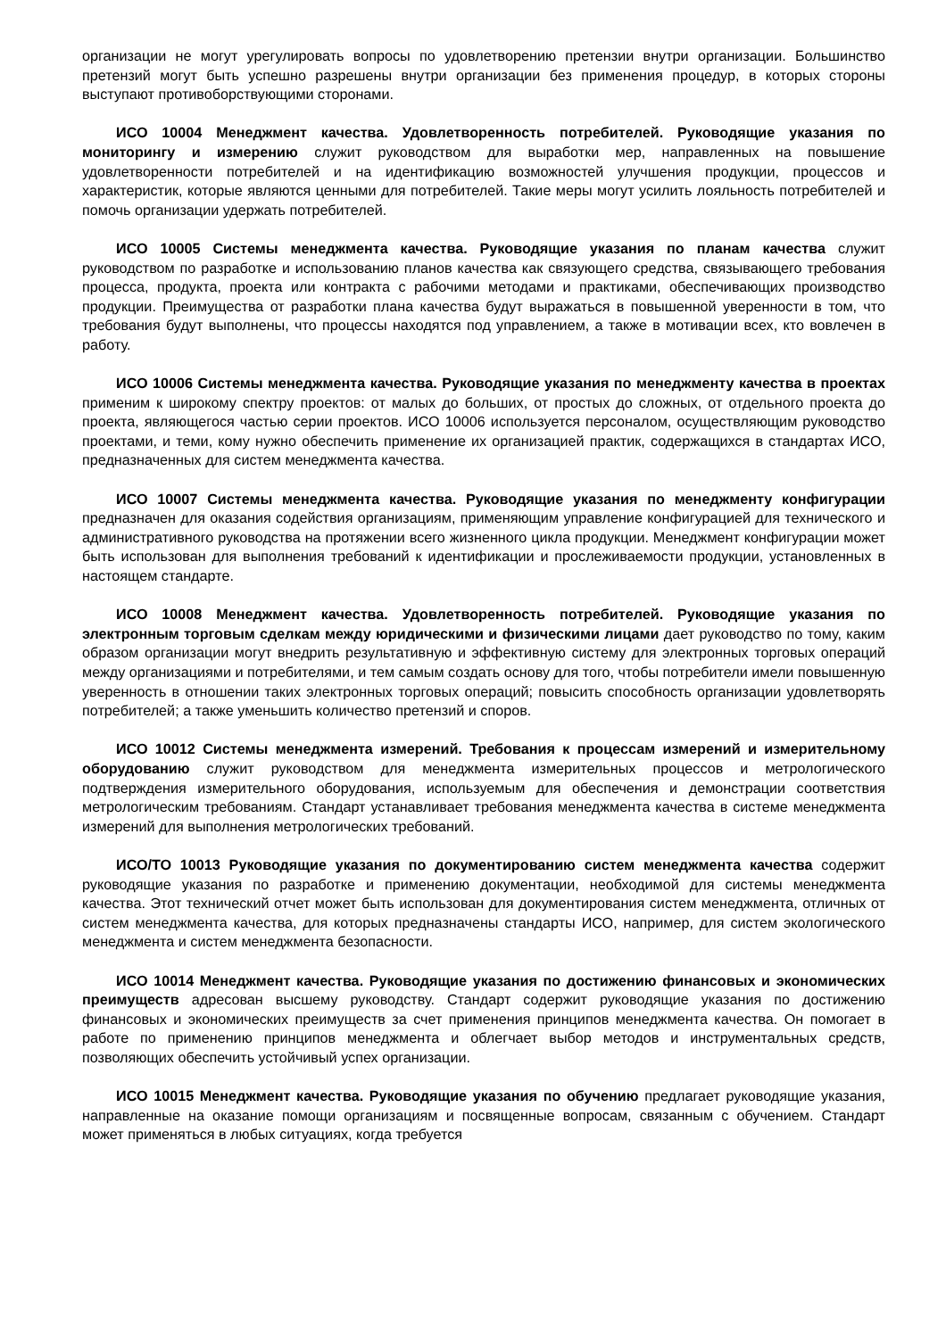организации не могут урегулировать вопросы по удовлетворению претензии внутри организации. Большинство претензий могут быть успешно разрешены внутри организации без применения процедур, в которых стороны выступают противоборствующими сторонами.
ИСО 10004 Менеджмент качества. Удовлетворенность потребителей. Руководящие указания по мониторингу и измерению служит руководством для выработки мер, направленных на повышение удовлетворенности потребителей и на идентификацию возможностей улучшения продукции, процессов и характеристик, которые являются ценными для потребителей. Такие меры могут усилить лояльность потребителей и помочь организации удержать потребителей.
ИСО 10005 Системы менеджмента качества. Руководящие указания по планам качества служит руководством по разработке и использованию планов качества как связующего средства, связывающего требования процесса, продукта, проекта или контракта с рабочими методами и практиками, обеспечивающих производство продукции. Преимущества от разработки плана качества будут выражаться в повышенной уверенности в том, что требования будут выполнены, что процессы находятся под управлением, а также в мотивации всех, кто вовлечен в работу.
ИСО 10006 Системы менеджмента качества. Руководящие указания по менеджменту качества в проектах применим к широкому спектру проектов: от малых до больших, от простых до сложных, от отдельного проекта до проекта, являющегося частью серии проектов. ИСО 10006 используется персоналом, осуществляющим руководство проектами, и теми, кому нужно обеспечить применение их организацией практик, содержащихся в стандартах ИСО, предназначенных для систем менеджмента качества.
ИСО 10007 Системы менеджмента качества. Руководящие указания по менеджменту конфигурации предназначен для оказания содействия организациям, применяющим управление конфигурацией для технического и административного руководства на протяжении всего жизненного цикла продукции. Менеджмент конфигурации может быть использован для выполнения требований к идентификации и прослеживаемости продукции, установленных в настоящем стандарте.
ИСО 10008 Менеджмент качества. Удовлетворенность потребителей. Руководящие указания по электронным торговым сделкам между юридическими и физическими лицами дает руководство по тому, каким образом организации могут внедрить результативную и эффективную систему для электронных торговых операций между организациями и потребителями, и тем самым создать основу для того, чтобы потребители имели повышенную уверенность в отношении таких электронных торговых операций; повысить способность организации удовлетворять потребителей; а также уменьшить количество претензий и споров.
ИСО 10012 Системы менеджмента измерений. Требования к процессам измерений и измерительному оборудованию служит руководством для менеджмента измерительных процессов и метрологического подтверждения измерительного оборудования, используемым для обеспечения и демонстрации соответствия метрологическим требованиям. Стандарт устанавливает требования менеджмента качества в системе менеджмента измерений для выполнения метрологических требований.
ИСО/ТО 10013 Руководящие указания по документированию систем менеджмента качества содержит руководящие указания по разработке и применению документации, необходимой для системы менеджмента качества. Этот технический отчет может быть использован для документирования систем менеджмента, отличных от систем менеджмента качества, для которых предназначены стандарты ИСО, например, для систем экологического менеджмента и систем менеджмента безопасности.
ИСО 10014 Менеджмент качества. Руководящие указания по достижению финансовых и экономических преимуществ адресован высшему руководству. Стандарт содержит руководящие указания по достижению финансовых и экономических преимуществ за счет применения принципов менеджмента качества. Он помогает в работе по применению принципов менеджмента и облегчает выбор методов и инструментальных средств, позволяющих обеспечить устойчивый успех организации.
ИСО 10015 Менеджмент качества. Руководящие указания по обучению предлагает руководящие указания, направленные на оказание помощи организациям и посвященные вопросам, связанным с обучением. Стандарт может применяться в любых ситуациях, когда требуется